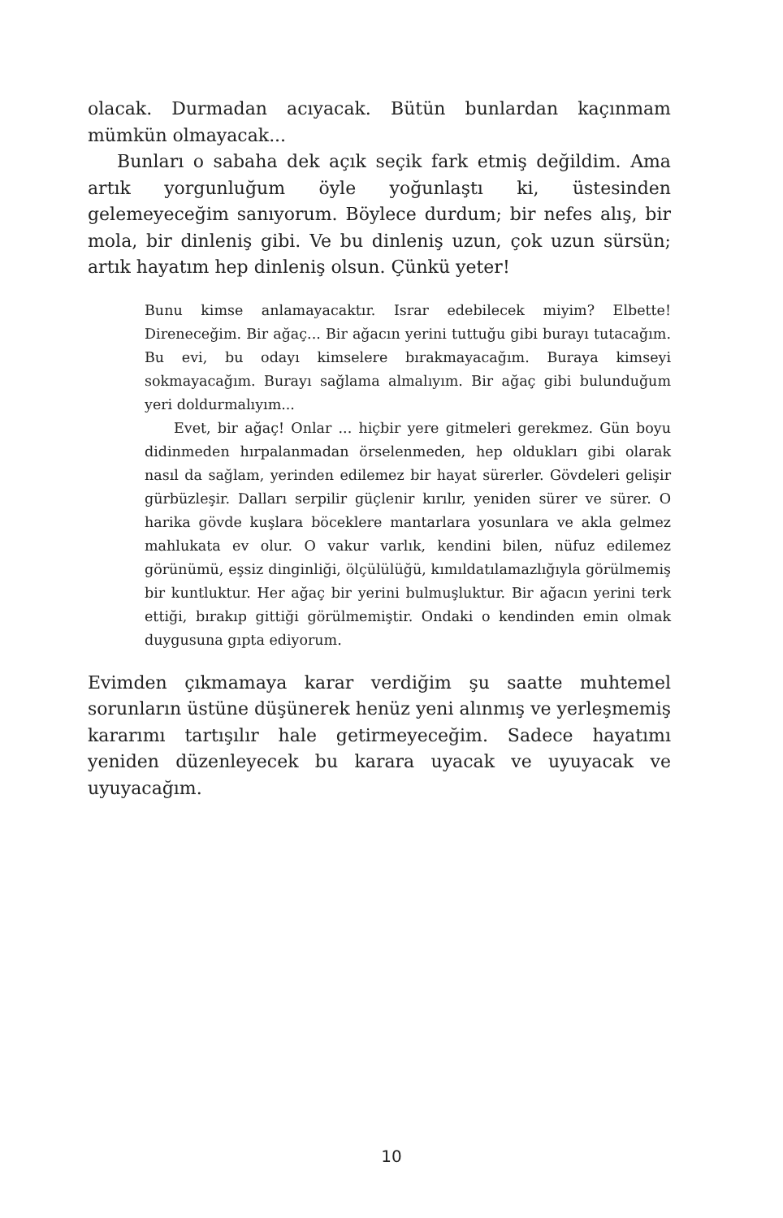olacak. Durmadan acıyacak. Bütün bunlardan kaçınmam mümkün olmayacak...
Bunları o sabaha dek açık seçik fark etmiş değildim. Ama artık yorgunluğum öyle yoğunlaştı ki, üstesinden gelemeyeceğim sanıyorum. Böylece durdum; bir nefes alış, bir mola, bir dinleniş gibi. Ve bu dinleniş uzun, çok uzun sürsün; artık hayatım hep dinleniş olsun. Çünkü yeter!
Bunu kimse anlamayacaktır. Israr edebilecek miyim? Elbette! Direneceğim. Bir ağaç... Bir ağacın yerini tuttuğu gibi burayı tutacağım. Bu evi, bu odayı kimselere bırakmayacağım. Buraya kimseyi sokmayacağım. Burayı sağlama almalıyım. Bir ağaç gibi bulunduğum yeri doldurmalıyım...
Evet, bir ağaç! Onlar ... hiçbir yere gitmeleri gerekmez. Gün boyu didinmeden hırpalanmadan örselenmeden, hep oldukları gibi olarak nasıl da sağlam, yerinden edilemez bir hayat sürerler. Gövdeleri gelişir gürbüzleşir. Dalları serpilir güçlenir kırılır, yeniden sürer ve sürer. O harika gövde kuşlara böceklere mantarlara yosunlara ve akla gelmez mahlukata ev olur. O vakur varlık, kendini bilen, nüfuz edilemez görünümü, eşsiz dinginliği, ölçülülüğü, kımıldatılamazlığıyla görülmemiş bir kuntluktur. Her ağaç bir yerini bulmuşluktur. Bir ağacın yerini terk ettiği, bırakıp gittiği görülmemiştir. Ondaki o kendinden emin olmak duygusuna gıpta ediyorum.
Evimden çıkmamaya karar verdiğim şu saatte muhtemel sorunların üstüne düşünerek henüz yeni alınmış ve yerleşmemiş kararımı tartışılır hale getirmeyeceğim. Sadece hayatımı yeniden düzenleyecek bu karara uyacak ve uyuyacak ve uyuyacağım.
10